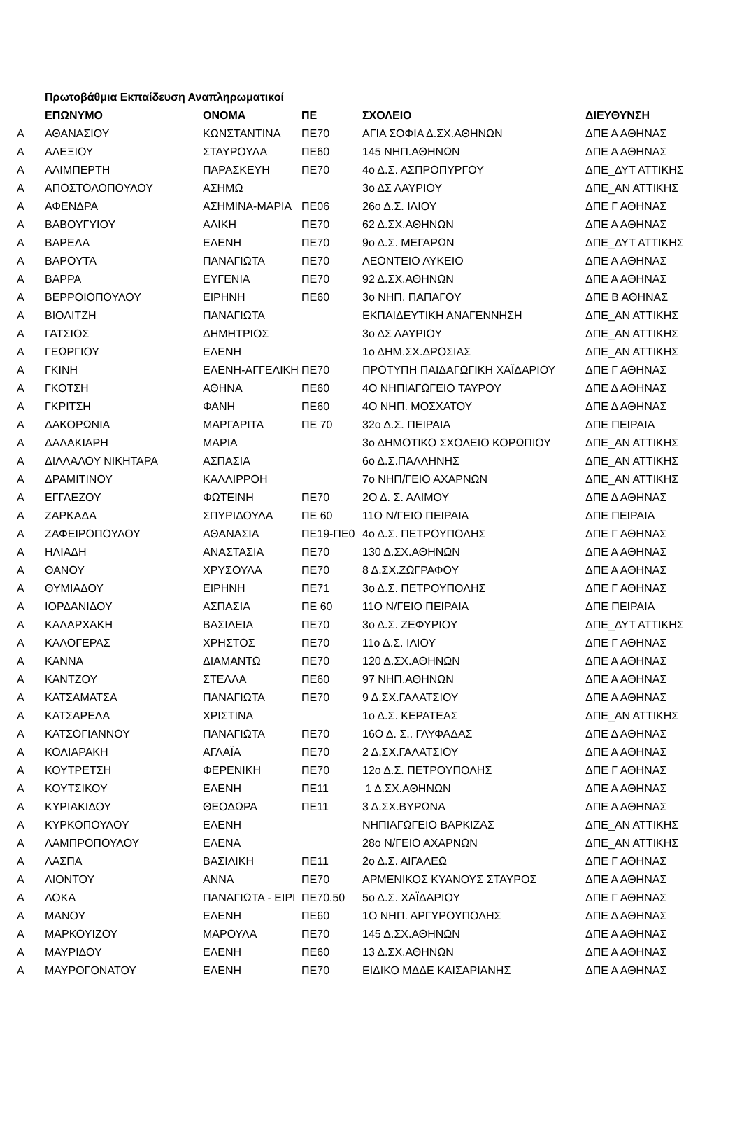| | Πρωτοβάθμια Εκπαίδευση Αναπληρωματικοί | | | | |
| | ΕΠΩΝΥΜΟ | ΟΝΟΜΑ | ΠΕ | ΣΧΟΛΕΙΟ | ΔΙΕΥΘΥΝΣΗ |
| Α | ΑΘΑΝΑΣΙΟΥ | ΚΩΝΣΤΑΝΤΙΝΑ | ΠΕ70 | ΑΓΙΑ ΣΟΦΙΑ Δ.ΣΧ.ΑΘΗΝΩΝ | ΔΠΕ Α ΑΘΗΝΑΣ |
| Α | ΑΛΕΞΙΟΥ | ΣΤΑΥΡΟΥΛΑ | ΠΕ60 | 145 ΝΗΠ.ΑΘΗΝΩΝ | ΔΠΕ Α ΑΘΗΝΑΣ |
| Α | ΑΛΙΜΠΕΡΤΗ | ΠΑΡΑΣΚΕΥΗ | ΠΕ70 | 4ο Δ.Σ. ΑΣΠΡΟΠΥΡΓΟΥ | ΔΠΕ_ΔΥΤ ΑΤΤΙΚΗΣ |
| Α | ΑΠΟΣΤΟΛΟΠΟΥΛΟΥ | ΑΣΗΜΩ | | 3ο ΔΣ ΛΑΥΡΙΟΥ | ΔΠΕ_ΑΝ ΑΤΤΙΚΗΣ |
| Α | ΑΦΕΝΔΡΑ | ΑΣΗΜΙΝΑ-ΜΑΡΙΑ | ΠΕ06 | 26ο Δ.Σ. ΙΛΙΟΥ | ΔΠΕ Γ ΑΘΗΝΑΣ |
| Α | ΒΑΒΟΥΓΥΙΟΥ | ΑΛΙΚΗ | ΠΕ70 | 62 Δ.ΣΧ.ΑΘΗΝΩΝ | ΔΠΕ Α ΑΘΗΝΑΣ |
| Α | ΒΑΡΕΛΑ | ΕΛΕΝΗ | ΠΕ70 | 9ο Δ.Σ. ΜΕΓΑΡΩΝ | ΔΠΕ_ΔΥΤ ΑΤΤΙΚΗΣ |
| Α | ΒΑΡΟΥΤΑ | ΠΑΝΑΓΙΩΤΑ | ΠΕ70 | ΛΕΟΝΤΕΙΟ ΛΥΚΕΙΟ | ΔΠΕ Α ΑΘΗΝΑΣ |
| Α | ΒΑΡΡΑ | ΕΥΓΕΝΙΑ | ΠΕ70 | 92 Δ.ΣΧ.ΑΘΗΝΩΝ | ΔΠΕ Α ΑΘΗΝΑΣ |
| Α | ΒΕΡΡΟΙΟΠΟΥΛΟΥ | ΕΙΡΗΝΗ | ΠΕ60 | 3ο ΝΗΠ. ΠΑΠΑΓΟΥ | ΔΠΕ Β ΑΘΗΝΑΣ |
| Α | ΒΙΟΛΙΤΖΗ | ΠΑΝΑΓΙΩΤΑ | | ΕΚΠΑΙΔΕΥΤΙΚΗ ΑΝΑΓΕΝΝΗΣΗ | ΔΠΕ_ΑΝ ΑΤΤΙΚΗΣ |
| Α | ΓΑΤΣΙΟΣ | ΔΗΜΗΤΡΙΟΣ | | 3ο ΔΣ ΛΑΥΡΙΟΥ | ΔΠΕ_ΑΝ ΑΤΤΙΚΗΣ |
| Α | ΓΕΩΡΓΙΟΥ | ΕΛΕΝΗ | | 1ο ΔΗΜ.ΣΧ.ΔΡΟΣΙΑΣ | ΔΠΕ_ΑΝ ΑΤΤΙΚΗΣ |
| Α | ΓΚΙΝΗ | ΕΛΕΝΗ-ΑΓΓΕΛΙΚΗ | ΠΕ70 | ΠΡΟΤΥΠΗ ΠΑΙΔΑΓΩΓΙΚΗ ΧΑΪΔΑΡΙΟΥ | ΔΠΕ Γ ΑΘΗΝΑΣ |
| Α | ΓΚΟΤΣΗ | ΑΘΗΝΑ | ΠΕ60 | 4Ο ΝΗΠΙΑΓΩΓΕΙΟ ΤΑΥΡΟΥ | ΔΠΕ Δ ΑΘΗΝΑΣ |
| Α | ΓΚΡΙΤΣΗ | ΦΑΝΗ | ΠΕ60 | 4Ο ΝΗΠ. ΜΟΣΧΑΤΟΥ | ΔΠΕ Δ ΑΘΗΝΑΣ |
| Α | ΔΑΚΟΡΩΝΙΑ | ΜΑΡΓΑΡΙΤΑ | ΠΕ 70 | 32ο Δ.Σ. ΠΕΙΡΑΙΑ | ΔΠΕ ΠΕΙΡΑΙΑ |
| Α | ΔΑΛΑΚΙΑΡΗ | ΜΑΡΙΑ | | 3ο ΔΗΜΟΤΙΚΟ ΣΧΟΛΕΙΟ ΚΟΡΩΠΙΟΥ | ΔΠΕ_ΑΝ ΑΤΤΙΚΗΣ |
| Α | ΔΙΛΛΑΛΟΥ ΝΙΚΗΤΑΡΑ | ΑΣΠΑΣΙΑ | | 6ο Δ.Σ.ΠΑΛΛΗΝΗΣ | ΔΠΕ_ΑΝ ΑΤΤΙΚΗΣ |
| Α | ΔΡΑΜΙΤΙΝΟΥ | ΚΑΛΛΙΡΡΟΗ | | 7ο ΝΗΠ/ΓΕΙΟ ΑΧΑΡΝΩΝ | ΔΠΕ_ΑΝ ΑΤΤΙΚΗΣ |
| Α | ΕΓΓΛΕΖΟΥ | ΦΩΤΕΙΝΗ | ΠΕ70 | 2Ο Δ. Σ. ΑΛΙΜΟΥ | ΔΠΕ Δ ΑΘΗΝΑΣ |
| Α | ΖΑΡΚΑΔΑ | ΣΠΥΡΙΔΟΥΛΑ | ΠΕ 60 | 11Ο Ν/ΓΕΙΟ ΠΕΙΡΑΙΑ | ΔΠΕ ΠΕΙΡΑΙΑ |
| Α | ΖΑΦΕΙΡΟΠΟΥΛΟΥ | ΑΘΑΝΑΣΙΑ | ΠΕ19-ΠΕ0 | 4ο Δ.Σ. ΠΕΤΡΟΥΠΟΛΗΣ | ΔΠΕ Γ ΑΘΗΝΑΣ |
| Α | ΗΛΙΑΔΗ | ΑΝΑΣΤΑΣΙΑ | ΠΕ70 | 130 Δ.ΣΧ.ΑΘΗΝΩΝ | ΔΠΕ Α ΑΘΗΝΑΣ |
| Α | ΘΑΝΟΥ | ΧΡΥΣΟΥΛΑ | ΠΕ70 | 8 Δ.ΣΧ.ΖΩΓΡΑΦΟΥ | ΔΠΕ Α ΑΘΗΝΑΣ |
| Α | ΘΥΜΙΑΔΟΥ | ΕΙΡΗΝΗ | ΠΕ71 | 3ο Δ.Σ. ΠΕΤΡΟΥΠΟΛΗΣ | ΔΠΕ Γ ΑΘΗΝΑΣ |
| Α | ΙΟΡΔΑΝΙΔΟΥ | ΑΣΠΑΣΙΑ | ΠΕ 60 | 11Ο Ν/ΓΕΙΟ ΠΕΙΡΑΙΑ | ΔΠΕ ΠΕΙΡΑΙΑ |
| Α | ΚΑΛΑΡΧΑΚΗ | ΒΑΣΙΛΕΙΑ | ΠΕ70 | 3ο Δ.Σ. ΖΕΦΥΡΙΟΥ | ΔΠΕ_ΔΥΤ ΑΤΤΙΚΗΣ |
| Α | ΚΑΛΟΓΕΡΑΣ | ΧΡΗΣΤΟΣ | ΠΕ70 | 11ο Δ.Σ. ΙΛΙΟΥ | ΔΠΕ Γ ΑΘΗΝΑΣ |
| Α | ΚΑΝΝΑ | ΔΙΑΜΑΝΤΩ | ΠΕ70 | 120 Δ.ΣΧ.ΑΘΗΝΩΝ | ΔΠΕ Α ΑΘΗΝΑΣ |
| Α | ΚΑΝΤΖΟΥ | ΣΤΕΛΛΑ | ΠΕ60 | 97 ΝΗΠ.ΑΘΗΝΩΝ | ΔΠΕ Α ΑΘΗΝΑΣ |
| Α | ΚΑΤΣΑΜΑΤΣΑ | ΠΑΝΑΓΙΩΤΑ | ΠΕ70 | 9 Δ.ΣΧ.ΓΑΛΑΤΣΙΟΥ | ΔΠΕ Α ΑΘΗΝΑΣ |
| Α | ΚΑΤΣΑΡΕΛΑ | ΧΡΙΣΤΙΝΑ | | 1ο Δ.Σ. ΚΕΡΑΤΕΑΣ | ΔΠΕ_ΑΝ ΑΤΤΙΚΗΣ |
| Α | ΚΑΤΣΟΓΙΑΝΝΟΥ | ΠΑΝΑΓΙΩΤΑ | ΠΕ70 | 16Ο Δ. Σ.. ΓΛΥΦΑΔΑΣ | ΔΠΕ Δ ΑΘΗΝΑΣ |
| Α | ΚΟΛΙΑΡΑΚΗ | ΑΓΛΑΪΑ | ΠΕ70 | 2 Δ.ΣΧ.ΓΑΛΑΤΣΙΟΥ | ΔΠΕ Α ΑΘΗΝΑΣ |
| Α | ΚΟΥΤΡΕΤΣΗ | ΦΕΡΕΝΙΚΗ | ΠΕ70 | 12ο Δ.Σ. ΠΕΤΡΟΥΠΟΛΗΣ | ΔΠΕ Γ ΑΘΗΝΑΣ |
| Α | ΚΟΥΤΣΙΚΟΥ | ΕΛΕΝΗ | ΠΕ11 | 1 Δ.ΣΧ.ΑΘΗΝΩΝ | ΔΠΕ Α ΑΘΗΝΑΣ |
| Α | ΚΥΡΙΑΚΙΔΟΥ | ΘΕΟΔΩΡΑ | ΠΕ11 | 3 Δ.ΣΧ.ΒΥΡΩΝΑ | ΔΠΕ Α ΑΘΗΝΑΣ |
| Α | ΚΥΡΚΟΠΟΥΛΟΥ | ΕΛΕΝΗ | | ΝΗΠΙΑΓΩΓΕΙΟ ΒΑΡΚΙΖΑΣ | ΔΠΕ_ΑΝ ΑΤΤΙΚΗΣ |
| Α | ΛΑΜΠΡΟΠΟΥΛΟΥ | ΕΛΕΝΑ | | 28ο Ν/ΓΕΙΟ ΑΧΑΡΝΩΝ | ΔΠΕ_ΑΝ ΑΤΤΙΚΗΣ |
| Α | ΛΑΣΠΑ | ΒΑΣΙΛΙΚΗ | ΠΕ11 | 2ο Δ.Σ. ΑΙΓΑΛΕΩ | ΔΠΕ Γ ΑΘΗΝΑΣ |
| Α | ΛΙΟΝΤΟΥ | ΑΝΝΑ | ΠΕ70 | ΑΡΜΕΝΙΚΟΣ ΚΥΑΝΟΥΣ ΣΤΑΥΡΟΣ | ΔΠΕ Α ΑΘΗΝΑΣ |
| Α | ΛΟΚΑ | ΠΑΝΑΓΙΩΤΑ - ΕΙΡΙ | ΠΕ70.50 | 5ο Δ.Σ. ΧΑΪΔΑΡΙΟΥ | ΔΠΕ Γ ΑΘΗΝΑΣ |
| Α | ΜΑΝΟΥ | ΕΛΕΝΗ | ΠΕ60 | 1Ο ΝΗΠ. ΑΡΓΥΡΟΥΠΟΛΗΣ | ΔΠΕ Δ ΑΘΗΝΑΣ |
| Α | ΜΑΡΚΟΥΙΖΟΥ | ΜΑΡΟΥΛΑ | ΠΕ70 | 145 Δ.ΣΧ.ΑΘΗΝΩΝ | ΔΠΕ Α ΑΘΗΝΑΣ |
| Α | ΜΑΥΡΙΔΟΥ | ΕΛΕΝΗ | ΠΕ60 | 13 Δ.ΣΧ.ΑΘΗΝΩΝ | ΔΠΕ Α ΑΘΗΝΑΣ |
| Α | ΜΑΥΡΟΓΟΝΑΤΟΥ | ΕΛΕΝΗ | ΠΕ70 | ΕΙΔΙΚΟ ΜΔΔΕ ΚΑΙΣΑΡΙΑΝΗΣ | ΔΠΕ Α ΑΘΗΝΑΣ |